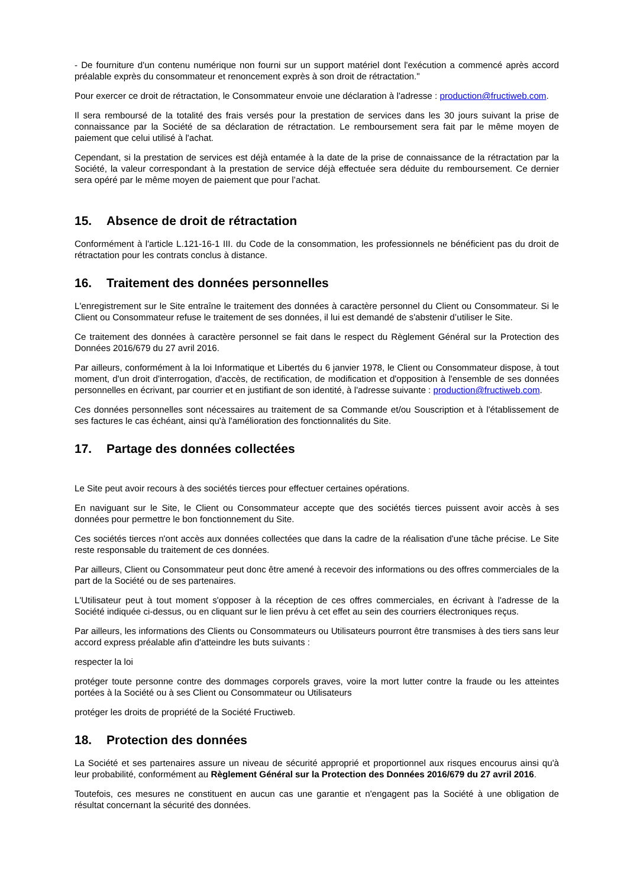- De fourniture d'un contenu numérique non fourni sur un support matériel dont l'exécution a commencé après accord préalable exprès du consommateur et renoncement exprès à son droit de rétractation."
Pour exercer ce droit de rétractation, le Consommateur envoie une déclaration à l'adresse : production@fructiweb.com.
Il sera remboursé de la totalité des frais versés pour la prestation de services dans les 30 jours suivant la prise de connaissance par la Société de sa déclaration de rétractation. Le remboursement sera fait par le même moyen de paiement que celui utilisé à l'achat.
Cependant, si la prestation de services est déjà entamée à la date de la prise de connaissance de la rétractation par la Société, la valeur correspondant à la prestation de service déjà effectuée sera déduite du remboursement. Ce dernier sera opéré par le même moyen de paiement que pour l’achat.
15. Absence de droit de rétractation
Conformément à l'article L.121-16-1 III. du Code de la consommation, les professionnels ne bénéficient pas du droit de rétractation pour les contrats conclus à distance.
16. Traitement des données personnelles
L'enregistrement sur le Site entraîne le traitement des données à caractère personnel du Client ou Consommateur. Si le Client ou Consommateur refuse le traitement de ses données, il lui est demandé de s'abstenir d’utiliser le Site.
Ce traitement des données à caractère personnel se fait dans le respect du Règlement Général sur la Protection des Données 2016/679 du 27 avril 2016.
Par ailleurs, conformément à la loi Informatique et Libertés du 6 janvier 1978, le Client ou Consommateur dispose, à tout moment, d'un droit d'interrogation, d'accès, de rectification, de modification et d'opposition à l'ensemble de ses données personnelles en écrivant, par courrier et en justifiant de son identité, à l'adresse suivante : production@fructiweb.com.
Ces données personnelles sont nécessaires au traitement de sa Commande et/ou Souscription et à l'établissement de ses factures le cas échéant, ainsi qu'à l'amélioration des fonctionnalités du Site.
17. Partage des données collectées
Le Site peut avoir recours à des sociétés tierces pour effectuer certaines opérations.
En naviguant sur le Site, le Client ou Consommateur accepte que des sociétés tierces puissent avoir accès à ses données pour permettre le bon fonctionnement du Site.
Ces sociétés tierces n'ont accès aux données collectées que dans la cadre de la réalisation d'une tâche précise. Le Site reste responsable du traitement de ces données.
Par ailleurs, Client ou Consommateur peut donc être amené à recevoir des informations ou des offres commerciales de la part de la Société ou de ses partenaires.
L'Utilisateur peut à tout moment s'opposer à la réception de ces offres commerciales, en écrivant à l'adresse de la Société indiquée ci-dessus, ou en cliquant sur le lien prévu à cet effet au sein des courriers électroniques reçus.
Par ailleurs, les informations des Clients ou Consommateurs ou Utilisateurs pourront être transmises à des tiers sans leur accord express préalable afin d'atteindre les buts suivants :
respecter la loi
protéger toute personne contre des dommages corporels graves, voire la mort lutter contre la fraude ou les atteintes portées à la Société ou à ses Client ou Consommateur ou Utilisateurs
protéger les droits de propriété de la Société Fructiweb.
18. Protection des données
La Société et ses partenaires assure un niveau de sécurité approprié et proportionnel aux risques encourus ainsi qu'à leur probabilité, conformément au Règlement Général sur la Protection des Données 2016/679 du 27 avril 2016.
Toutefois, ces mesures ne constituent en aucun cas une garantie et n'engagent pas la Société à une obligation de résultat concernant la sécurité des données.